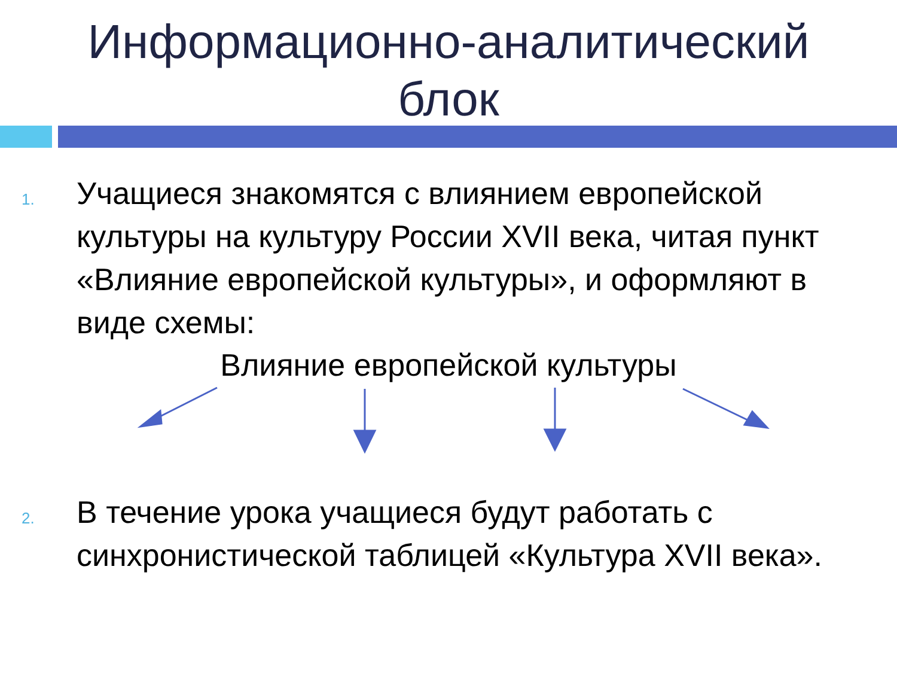Информационно-аналитический
блок
1.
Учащиеся знакомятся с влиянием европейской культуры на культуру России XVII века, читая пункт «Влияние европейской культуры», и оформляют в виде схемы:
Влияние европейской культуры
2.
В течение урока учащиеся будут работать с синхронистической таблицей «Культура XVII века».